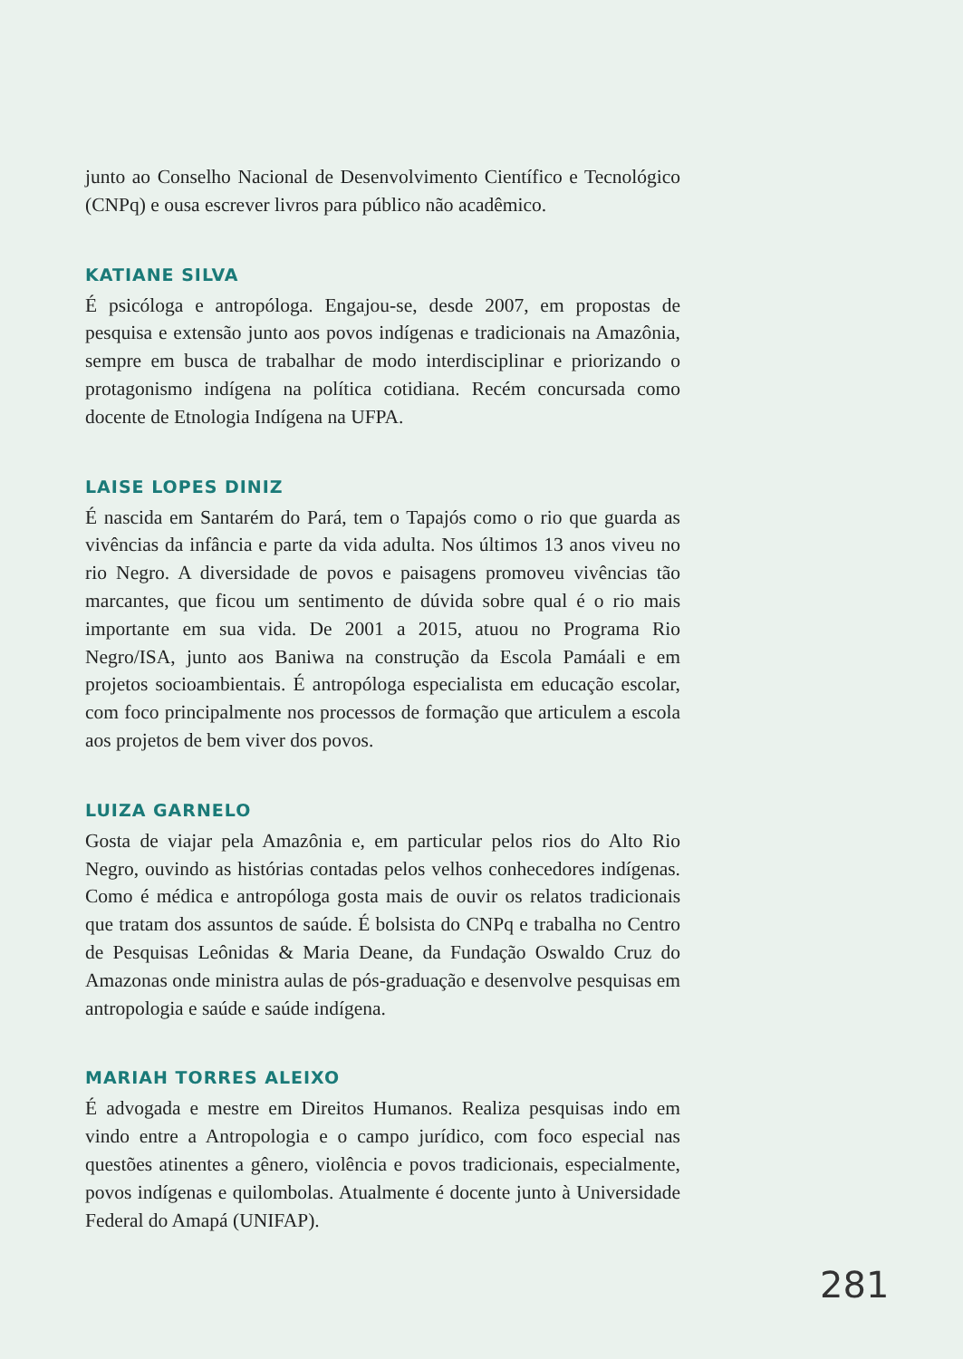junto ao Conselho Nacional de Desenvolvimento Científico e Tecnológico (CNPq) e ousa escrever livros para público não acadêmico.
KATIANE SILVA
É psicóloga e antropóloga. Engajou-se, desde 2007, em propostas de pesquisa e extensão junto aos povos indígenas e tradicionais na Amazônia, sempre em busca de trabalhar de modo interdisciplinar e priorizando o protagonismo indígena na política cotidiana. Recém concursada como docente de Etnologia Indígena na UFPA.
LAISE LOPES DINIZ
É nascida em Santarém do Pará, tem o Tapajós como o rio que guarda as vivências da infância e parte da vida adulta. Nos últimos 13 anos viveu no rio Negro. A diversidade de povos e paisagens promoveu vivências tão marcantes, que ficou um sentimento de dúvida sobre qual é o rio mais importante em sua vida. De 2001 a 2015, atuou no Programa Rio Negro/ISA, junto aos Baniwa na construção da Escola Pamáali e em projetos socioambientais. É antropóloga especialista em educação escolar, com foco principalmente nos processos de formação que articulem a escola aos projetos de bem viver dos povos.
LUIZA GARNELO
Gosta de viajar pela Amazônia e, em particular pelos rios do Alto Rio Negro, ouvindo as histórias contadas pelos velhos conhecedores indígenas. Como é médica e antropóloga gosta mais de ouvir os relatos tradicionais que tratam dos assuntos de saúde. É bolsista do CNPq e trabalha no Centro de Pesquisas Leônidas & Maria Deane, da Fundação Oswaldo Cruz do Amazonas onde ministra aulas de pós-graduação e desenvolve pesquisas em antropologia e saúde e saúde indígena.
MARIAH TORRES ALEIXO
É advogada e mestre em Direitos Humanos. Realiza pesquisas indo em vindo entre a Antropologia e o campo jurídico, com foco especial nas questões atinentes a gênero, violência e povos tradicionais, especialmente, povos indígenas e quilombolas. Atualmente é docente junto à Universidade Federal do Amapá (UNIFAP).
281